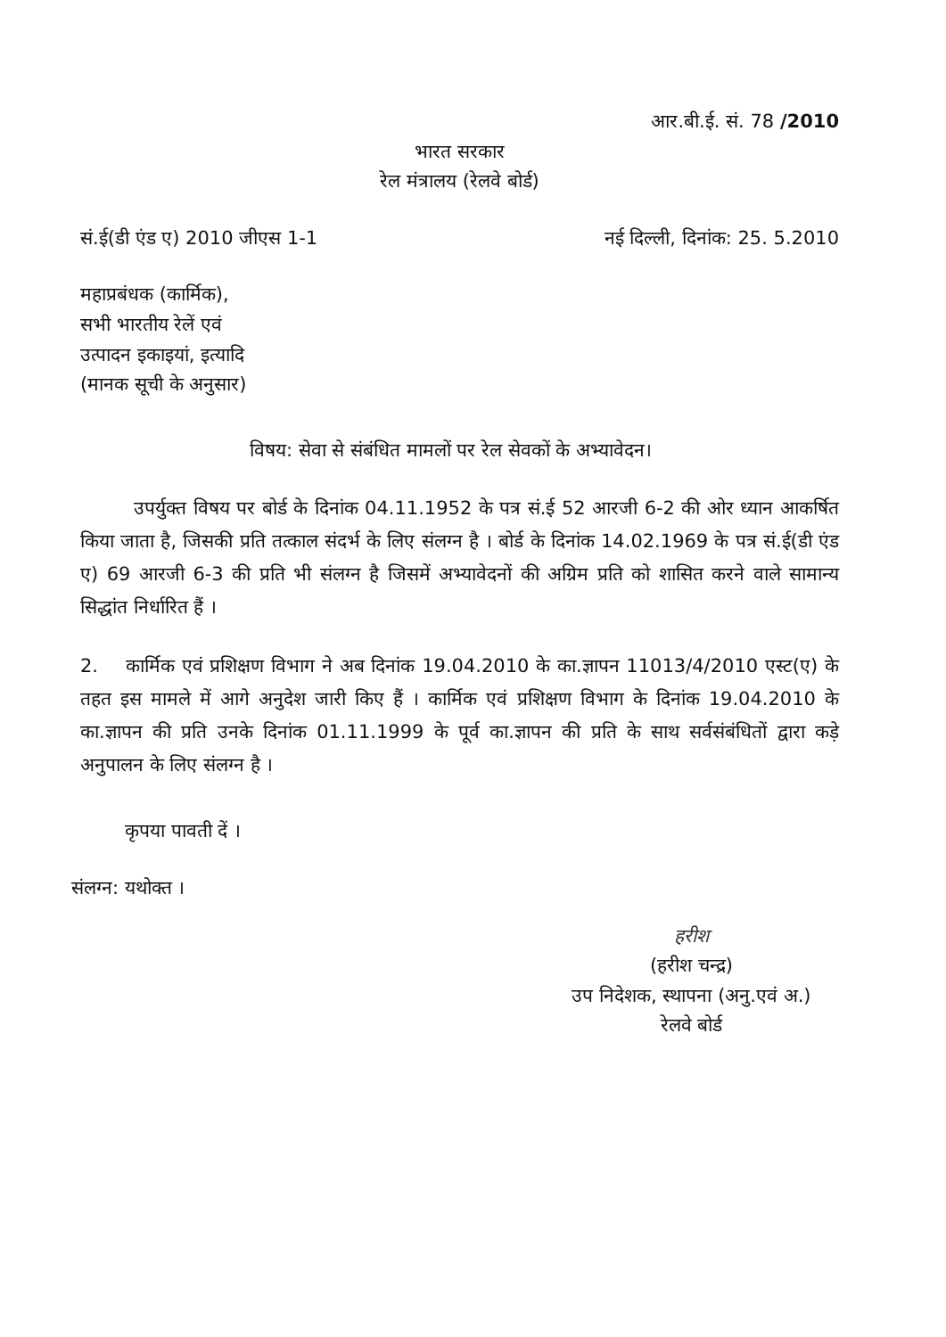आर.बी.ई. सं. 78 /2010
भारत सरकार
रेल मंत्रालय (रेलवे बोर्ड)
सं.ई(डी एंड ए) 2010 जीएस 1-1 नई दिल्ली, दिनांक: 25. 5.2010
महाप्रबंधक (कार्मिक),
सभी भारतीय रेलें एवं
उत्पादन इकाइयां, इत्यादि
(मानक सूची के अनुसार)
विषय: सेवा से संबंधित मामलों पर रेल सेवकों के अभ्यावेदन।
उपर्युक्त विषय पर बोर्ड के दिनांक 04.11.1952 के पत्र सं.ई 52 आरजी 6-2 की ओर ध्यान आकर्षित किया जाता है, जिसकी प्रति तत्काल संदर्भ के लिए संलग्न है । बोर्ड के दिनांक 14.02.1969 के पत्र सं.ई(डी एंड ए) 69 आरजी 6-3 की प्रति भी संलग्न है जिसमें अभ्यावेदनों की अग्रिम प्रति को शासित करने वाले सामान्य सिद्धांत निर्धारित हैं ।
2. कार्मिक एवं प्रशिक्षण विभाग ने अब दिनांक 19.04.2010 के का.ज्ञापन 11013/4/2010 एस्ट(ए) के तहत इस मामले में आगे अनुदेश जारी किए हैं । कार्मिक एवं प्रशिक्षण विभाग के दिनांक 19.04.2010 के का.ज्ञापन की प्रति उनके दिनांक 01.11.1999 के पूर्व का.ज्ञापन की प्रति के साथ सर्वसंबंधितों द्वारा कड़े अनुपालन के लिए संलग्न है ।
कृपया पावती दें ।
संलग्न: यथोक्त ।
हरीश
(हरीश चन्द्र)
उप निदेशक, स्थापना (अनु.एवं अ.)
रेलवे बोर्ड